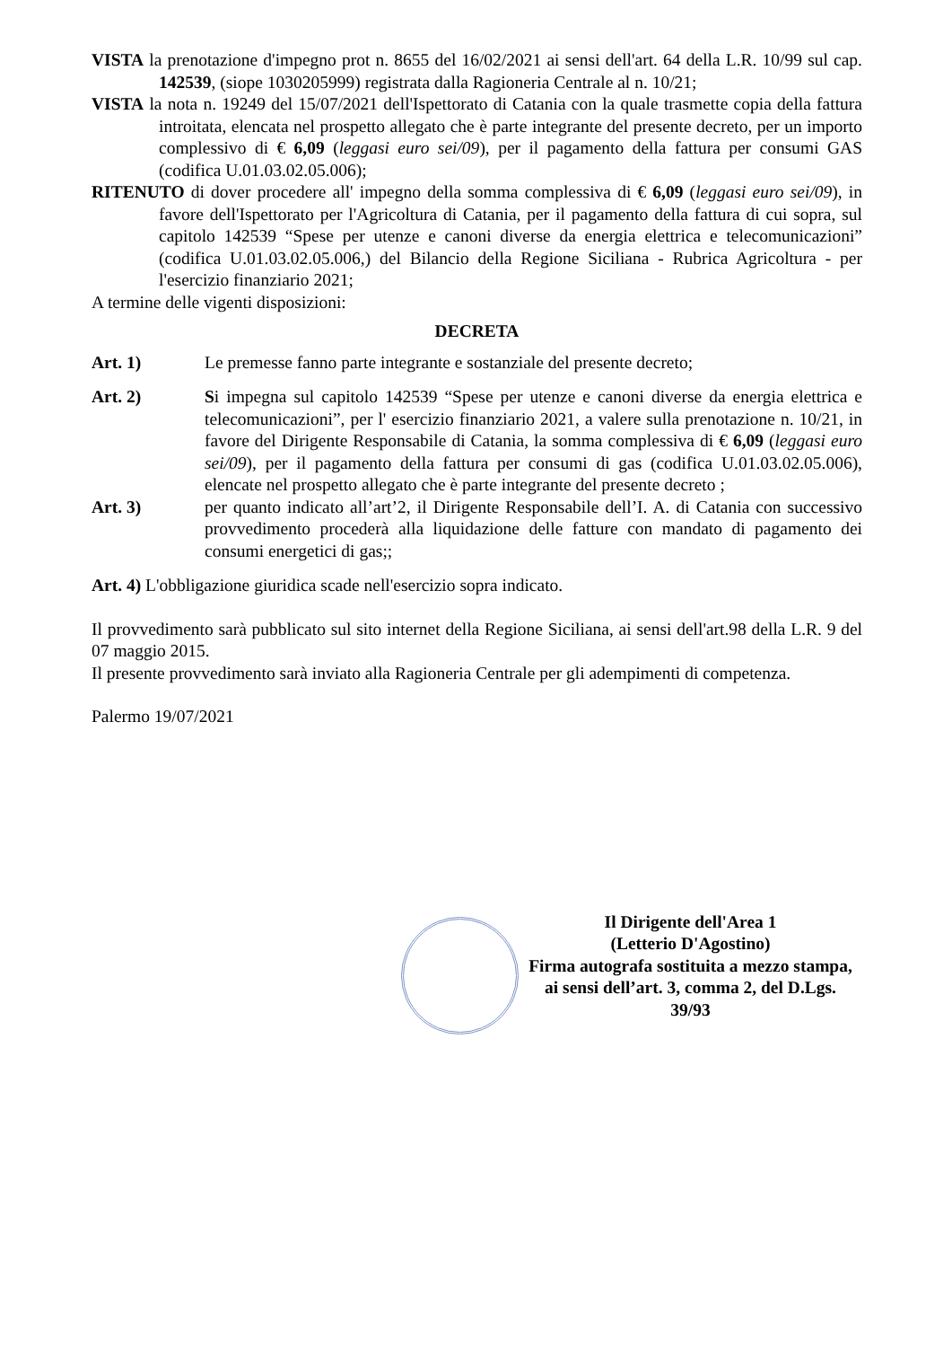VISTA la prenotazione d'impegno prot n. 8655 del 16/02/2021 ai sensi dell'art. 64 della L.R. 10/99 sul cap. 142539, (siope 1030205999) registrata dalla Ragioneria Centrale al n. 10/21;
VISTA la nota n. 19249 del 15/07/2021 dell'Ispettorato di Catania con la quale trasmette copia della fattura introitata, elencata nel prospetto allegato che è parte integrante del presente decreto, per un importo complessivo di € 6,09 (leggasi euro sei/09), per il pagamento della fattura per consumi GAS (codifica U.01.03.02.05.006);
RITENUTO di dover procedere all' impegno della somma complessiva di € 6,09 (leggasi euro sei/09), in favore dell'Ispettorato per l'Agricoltura di Catania, per il pagamento della fattura di cui sopra, sul capitolo 142539 “Spese per utenze e canoni diverse da energia elettrica e telecomunicazioni” (codifica U.01.03.02.05.006,) del Bilancio della Regione Siciliana - Rubrica Agricoltura - per l'esercizio finanziario 2021;
A termine delle vigenti disposizioni:
DECRETA
Art. 1) Le premesse fanno parte integrante e sostanziale del presente decreto;
Art. 2) Si impegna sul capitolo 142539 “Spese per utenze e canoni diverse da energia elettrica e telecomunicazioni”, per l' esercizio finanziario 2021, a valere sulla prenotazione n. 10/21, in favore del Dirigente Responsabile di Catania, la somma complessiva di € 6,09 (leggasi euro sei/09), per il pagamento della fattura per consumi di gas (codifica U.01.03.02.05.006), elencate nel prospetto allegato che è parte integrante del presente decreto ;
Art. 3) per quanto indicato all’art’2, il Dirigente Responsabile dell’I. A. di Catania con successivo provvedimento procederà alla liquidazione delle fatture con mandato di pagamento dei consumi energetici di gas;;
Art. 4) L'obbligazione giuridica scade nell'esercizio sopra indicato.
Il provvedimento sarà pubblicato sul sito internet della Regione Siciliana, ai sensi dell'art.98 della L.R. 9 del 07 maggio 2015.
Il presente provvedimento sarà inviato alla Ragioneria Centrale per gli adempimenti di competenza.
Palermo 19/07/2021
Il Dirigente dell'Area 1
(Letterio D'Agostino)
Firma autografa sostituita a mezzo stampa,
ai sensi dell’art. 3, comma 2, del D.Lgs.
39/93